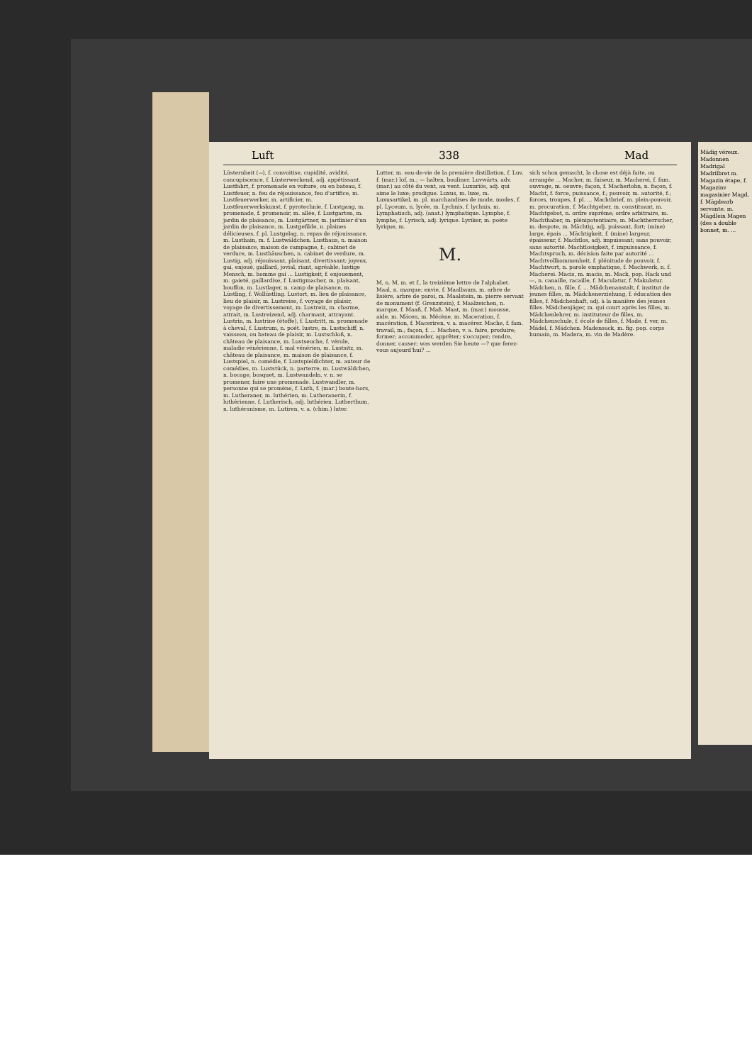Luft 338 Mad
Lüsternheit (⏑⏑), f. convoitise, cupidité, avidité, concupiscence, f. Lüsterweckend, adj. appétissant. Lustfahrt, f. promenade en voiture, ou en bateau, f. Lustfeuer, n. feu de réjouissance, feu d'artifice, m. Lustfeuerwerker, m. artificier, m. Lustfeuerwerkskunst, f. pyrotechnie, f. Lustgang, m. promenade, f. promenoir, m. allée, f. Lustgarten, m. jardin de plaisance, m. Lustgärtner, m. jardinier d'un jardin de plaisance, m. Lustgefilde, n. plaines délicieuses, f. pl. Lustgelag, n. repas de réjouissance, m. Lusthain, m. f. Lustwäldchen. Lusthaus, n. maison de plaisance, maison de campagne, f.; cabinet de verdure, m. Lusthäuschen, n. cabinet de verdure, m. Lustig, adj. réjouissant, plaisant, divertissant; joyeux, gai, enjoué, gaillard, jovial, riant, agréable; lustige Mensch, m. homme gai ... Lustigkeit, f. enjouement, m. gaieté, gaillardise, f. Lustigmacher, m. plaisant, bouffon, m. Lustlager, n. camp de plaisance, m. Lüstling, f. Wollüstling. Lustort, m. lieu de plaisance, lieu de plaisir, m. Lustreise, f. voyage de plaisir, voyage de divertissement, m. Lustreiz, m. charme, attrait, m. Lustreizend, adj. charmant, attrayant. Lustrin, m. lustrine (étoffe), f. Lustritt, m. promenade à cheval, f. Lustrum, n. poét. lustre, m. Lustschiff, n. vaisseau, ou bateau de plaisir, m. Lustschloß, n. château de plaisance, m. Lustseuche, f. vérole, maladie vénérienne, f. mal vénérien, m. Lustsitz, m. château de plaisance, m. maison de plaisance, f. Lustspiel, n. comédie, f. Lustspieldichter, m. auteur de comédies, m. Luststück, n. parterre, m. Lustwäldchen, n. bocage, bosquet, m. Lustwandeln, v. n. se promener, faire une promenade. Lustwandler, m. personne qui se promène, f. Luth, f. (mar.) boute-hors, m. Lutheraner, m. luthérien, m. Lutheranerin, f. luthérienne, f. Lutherisch, adj. luthérien. Lutherthum, n. luthéranisme, m. Lutiren, v. a. (chim.) luter.
Lutter, m. eau-de-vie de la première distillation, f. Luv, f. (mar.) lof, m.; — halten, bouliner. Luvwärts, adv. (mar.) au côté du vent, au vent. Luxuriös, adj. qui aime le luxe; prodigue. Luxus, m. luxe, m. Luxusartikel, m. pl. marchandises de mode, modes, f. pl. Lyceum, n. lycée, m. Lychnis, f. lychnis, m. Lymphatisch, adj. (anat.) lymphatique. Lymphe, f. lymphe, f. Lyrisch, adj. lyrique. Lyriker, m. poète lyrique, m.
M.
M, n. M, m. et f., la treizième lettre de l'alphabet. Maal, n. marque; envie, f. Maalbaum, m. arbre de lisière, arbre de paroi, m. Maalstein, m. pierre servant de monument (f. Grenzstein), f. Maalzeichen, n. marque, f. Maaß, f. Maß. Maat, m. (mar.) mousse, aide, m. Mäcen, m. Mécène, m. Maceration, f. macération, f. Maceriren, v. a. macérer. Mache, f. fam. travail, m.; façon, f. ... Machen, v. a. faire, produire; former; accommoder, apprêter; s'occuper; rendre, donner, causer; was werden Sie heute —? que ferez-vous aujourd'hui? ...
sich schon gemacht, la chose est déjà faite, ou arrangée ... Macher, m. faiseur, m. Macherei, f. fam. ouvrage, m. oeuvre; façon, f. Macherlohn, n. façon, f. Macht, f. force, puissance, f.; pouvoir, m. autorité, f.; forces, troupes, f. pl. ... Machtbrief, m. plein-pouvoir, m. procuration, f. Machtgeber, m. constituant, m. Machtgebot, n. ordre suprême; ordre arbitraire, m. Machthaber, m. plénipotentiaire, m. Machtherrscher, m. despote, m. Mächtig, adj. puissant, fort; (mine) large, épais ... Mächtigkeit, f. (mine) largeur, épaisseur, f. Machtlos, adj. impuissant; sans pouvoir, sans autorité. Machtlosigkeit, f. impuissance, f. Machtspruch, m. décision faite par autorité ... Machtvollkommenheit, f. plénitude de pouvoir, f. Machtwort, n. parole emphatique, f. Machwerk, n. f. Macherei. Macis, m. macis, m. Mack, pop. Hack und —, n. canaille, racaille, f. Maculatur, f. Makulatur. Mädchen, n. fille, f. ... Mädchenanstalt, f. institut de jeunes filles, m. Mädchenerziehung, f. éducation des filles, f. Mädchenhaft, adj. à la manière des jeunes filles. Mädchenjäger, m. qui court après les filles, m. Mädchenlehrer, m. instituteur de filles, m. Mädchenschule, f. école de filles, f. Made, f. ver, m. Mädel, f. Mädchen. Madensack, m. fig. pop. corps humain, m. Madera, m. vin de Madère.
Mädig véreux. Madonnen Madrigal Madrilbret m. Magazin étape, f. Magazinv magasinier Magd, f. Mägdearb servante, m. Mägdlein Magen (des a double bonnet, m. ...